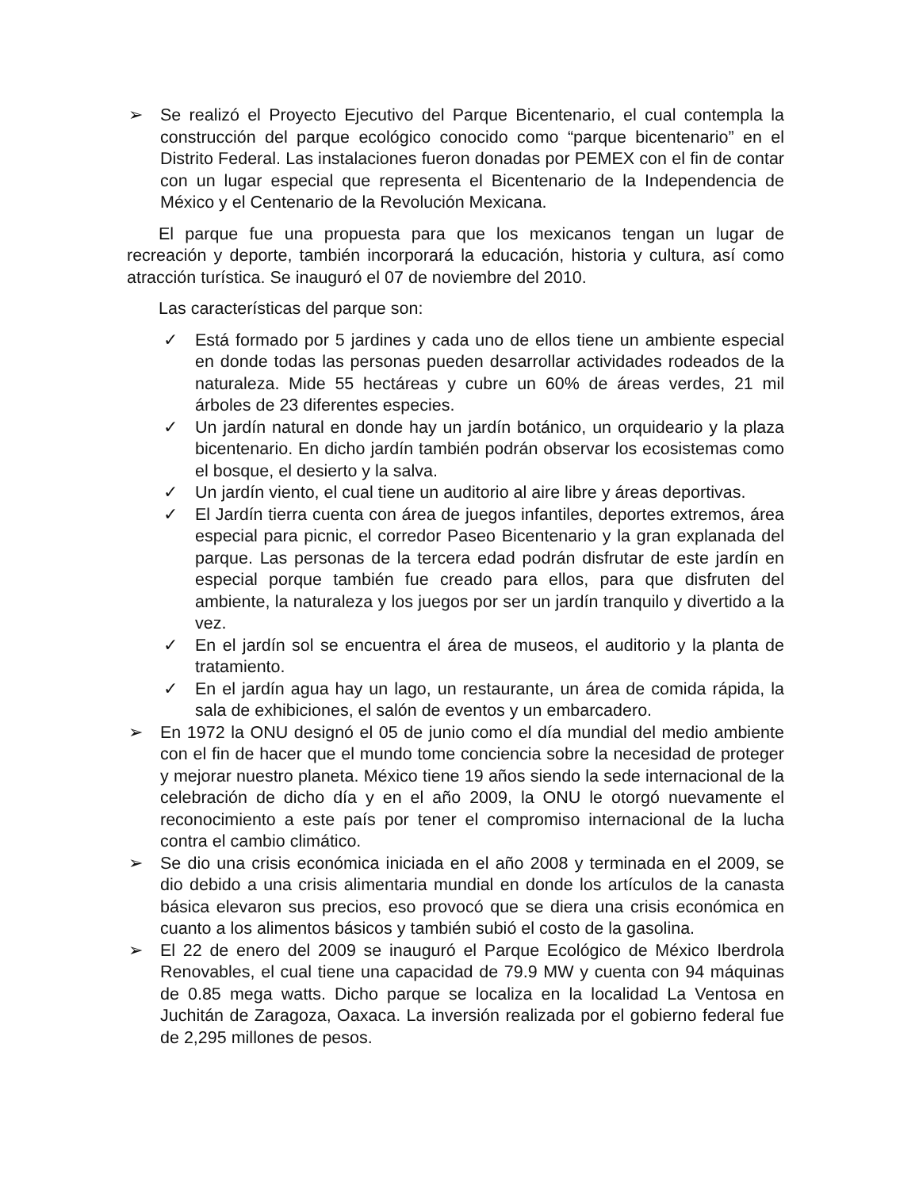➢ Se realizó el Proyecto Ejecutivo del Parque Bicentenario, el cual contempla la construcción del parque ecológico conocido como “parque bicentenario” en el Distrito Federal. Las instalaciones fueron donadas por PEMEX con el fin de contar con un lugar especial que representa el Bicentenario de la Independencia de México y el Centenario de la Revolución Mexicana.
El parque fue una propuesta para que los mexicanos tengan un lugar de recreación y deporte, también incorporará la educación, historia y cultura, así como atracción turística. Se inauguró el 07 de noviembre del 2010.
Las características del parque son:
✓ Está formado por 5 jardines y cada uno de ellos tiene un ambiente especial en donde todas las personas pueden desarrollar actividades rodeados de la naturaleza. Mide 55 hectáreas y cubre un 60% de áreas verdes, 21 mil árboles de 23 diferentes especies.
✓ Un jardín natural en donde hay un jardín botánico, un orquideario y la plaza bicentenario. En dicho jardín también podrán observar los ecosistemas como el bosque, el desierto y la salva.
✓ Un jardín viento, el cual tiene un auditorio al aire libre y áreas deportivas.
✓ El Jardín tierra cuenta con área de juegos infantiles, deportes extremos, área especial para picnic, el corredor Paseo Bicentenario y la gran explanada del parque. Las personas de la tercera edad podrán disfrutar de este jardín en especial porque también fue creado para ellos, para que disfruten del ambiente, la naturaleza y los juegos por ser un jardín tranquilo y divertido a la vez.
✓ En el jardín sol se encuentra el área de museos, el auditorio y la planta de tratamiento.
✓ En el jardín agua hay un lago, un restaurante, un área de comida rápida, la sala de exhibiciones, el salón de eventos y un embarcadero.
➢ En 1972 la ONU designó el 05 de junio como el día mundial del medio ambiente con el fin de hacer que el mundo tome conciencia sobre la necesidad de proteger y mejorar nuestro planeta. México tiene 19 años siendo la sede internacional de la celebración de dicho día y en el año 2009, la ONU le otorgó nuevamente el reconocimiento a este país por tener el compromiso internacional de la lucha contra el cambio climático.
➢ Se dio una crisis económica iniciada en el año 2008 y terminada en el 2009, se dio debido a una crisis alimentaria mundial en donde los artículos de la canasta básica elevaron sus precios, eso provocó que se diera una crisis económica en cuanto a los alimentos básicos y también subió el costo de la gasolina.
➢ El 22 de enero del 2009 se inauguró el Parque Ecológico de México Iberdrola Renovables, el cual tiene una capacidad de 79.9 MW y cuenta con 94 máquinas de 0.85 mega watts. Dicho parque se localiza en la localidad La Ventosa en Juchitán de Zaragoza, Oaxaca. La inversión realizada por el gobierno federal fue de 2,295 millones de pesos.